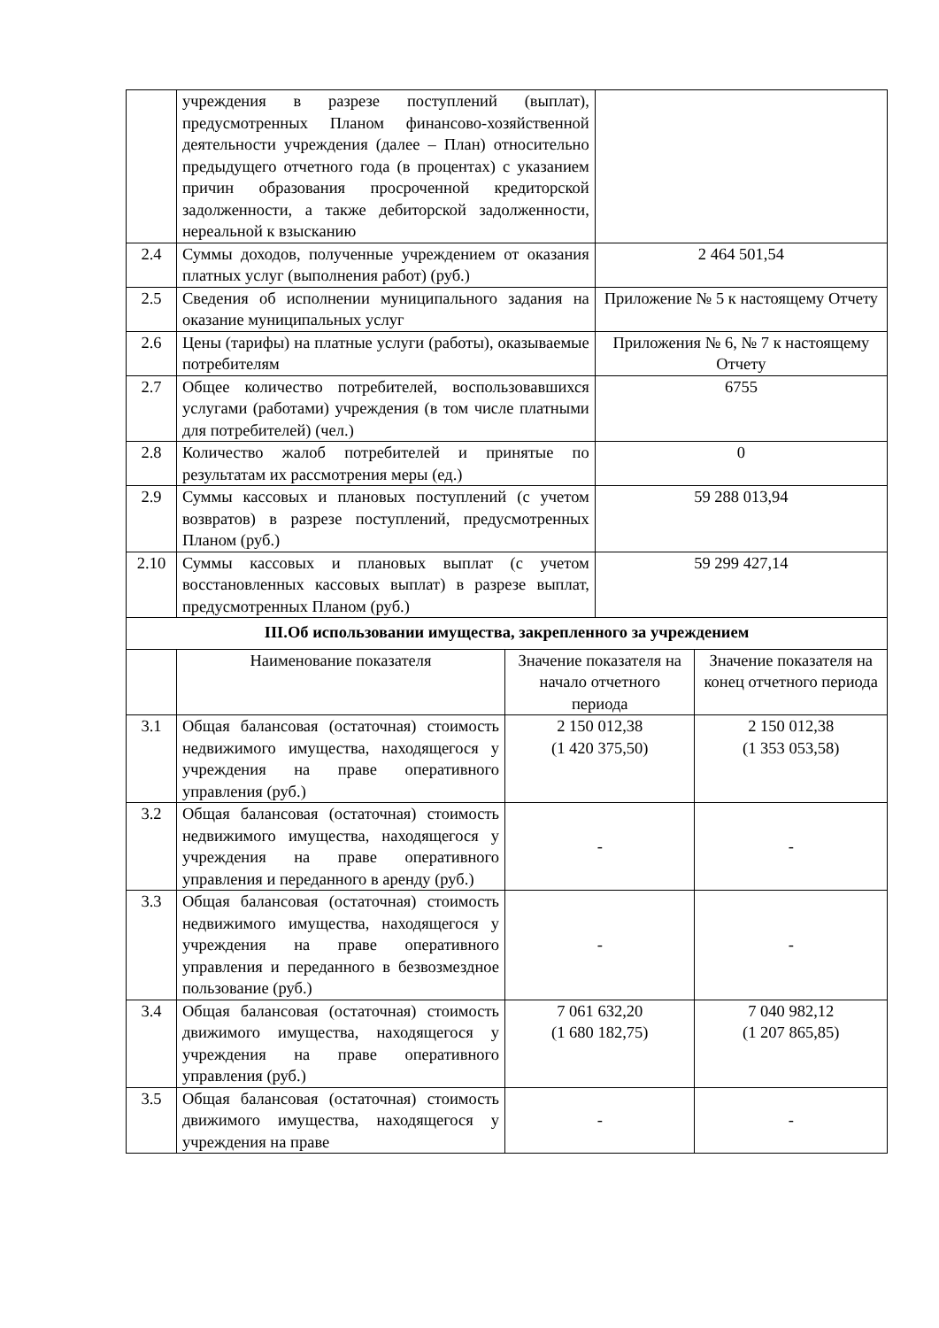| | учреждения в разрезе поступлений (выплат), предусмотренных Планом финансово-хозяйственной деятельности учреждения (далее – План) относительно предыдущего отчетного года (в процентах) с указанием причин образования просроченной кредиторской задолженности, а также дебиторской задолженности, нереальной к взысканию | | | |
| 2.4 | Суммы доходов, полученные учреждением от оказания платных услуг (выполнения работ) (руб.) | | 2 464 501,54 | |
| 2.5 | Сведения об исполнении муниципального задания на оказание муниципальных услуг | | Приложение № 5 к настоящему Отчету | |
| 2.6 | Цены (тарифы) на платные услуги (работы), оказываемые потребителям | | Приложения № 6, № 7 к настоящему Отчету | |
| 2.7 | Общее количество потребителей, воспользовавшихся услугами (работами) учреждения (в том числе платными для потребителей) (чел.) | | 6755 | |
| 2.8 | Количество жалоб потребителей и принятые по результатам их рассмотрения меры (ед.) | | 0 | |
| 2.9 | Суммы кассовых и плановых поступлений (с учетом возвратов) в разрезе поступлений, предусмотренных Планом (руб.) | | 59 288 013,94 | |
| 2.10 | Суммы кассовых и плановых выплат (с учетом восстановленных кассовых выплат) в разрезе выплат, предусмотренных Планом (руб.) | | 59 299 427,14 | |
| III.Об использовании имущества, закрепленного за учреждением | | | | |
| | Наименование показателя | Значение показателя на начало отчетного периода | | Значение показателя на конец отчетного периода |
| 3.1 | Общая балансовая (остаточная) стоимость недвижимого имущества, находящегося у учреждения на праве оперативного управления (руб.) | 2 150 012,38 (1 420 375,50) | | 2 150 012,38 (1 353 053,58) |
| 3.2 | Общая балансовая (остаточная) стоимость недвижимого имущества, находящегося у учреждения на праве оперативного управления и переданного в аренду (руб.) | - | | - |
| 3.3 | Общая балансовая (остаточная) стоимость недвижимого имущества, находящегося у учреждения на праве оперативного управления и переданного в безвозмездное пользование (руб.) | - | | - |
| 3.4 | Общая балансовая (остаточная) стоимость движимого имущества, находящегося у учреждения на праве оперативного управления (руб.) | 7 061 632,20 (1 680 182,75) | | 7 040 982,12 (1 207 865,85) |
| 3.5 | Общая балансовая (остаточная) стоимость движимого имущества, находящегося у учреждения на праве | - | | - |